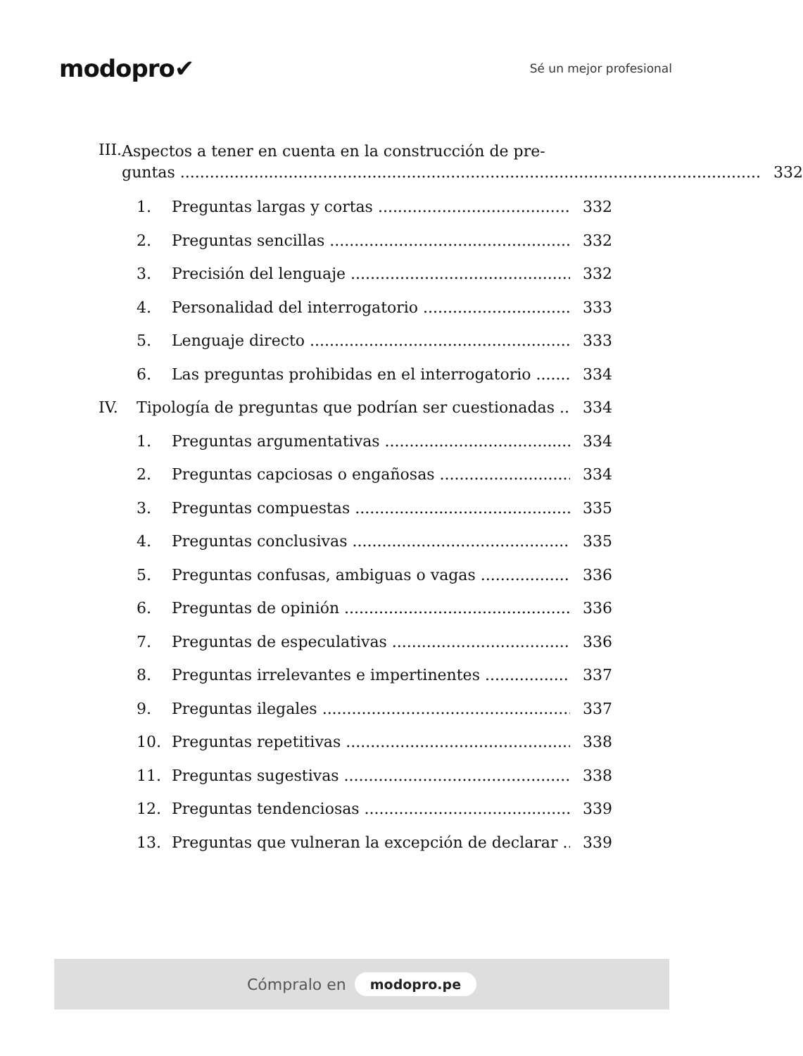modopro✔
Sé un mejor profesional
III.
Aspectos a tener en cuenta en la construcción de pre-
guntas 332
1. Preguntas largas y cortas 332
2. Preguntas sencillas 332
3. Precisión del lenguaje 332
4. Personalidad del interrogatorio 333
5. Lenguaje directo 333
6. Las preguntas prohibidas en el interrogatorio 334
IV. Tipología de preguntas que podrían ser cuestionadas 334
1. Preguntas argumentativas 334
2. Preguntas capciosas o engañosas 334
3. Preguntas compuestas 335
4. Preguntas conclusivas 335
5. Preguntas confusas, ambiguas o vagas 336
6. Preguntas de opinión 336
7. Preguntas de especulativas 336
8. Preguntas irrelevantes e impertinentes 337
9. Preguntas ilegales 337
10. Preguntas repetitivas 338
11. Preguntas sugestivas 338
12. Preguntas tendenciosas 339
13. Preguntas que vulneran la excepción de declarar 339
Cómpralo en modopro.pe